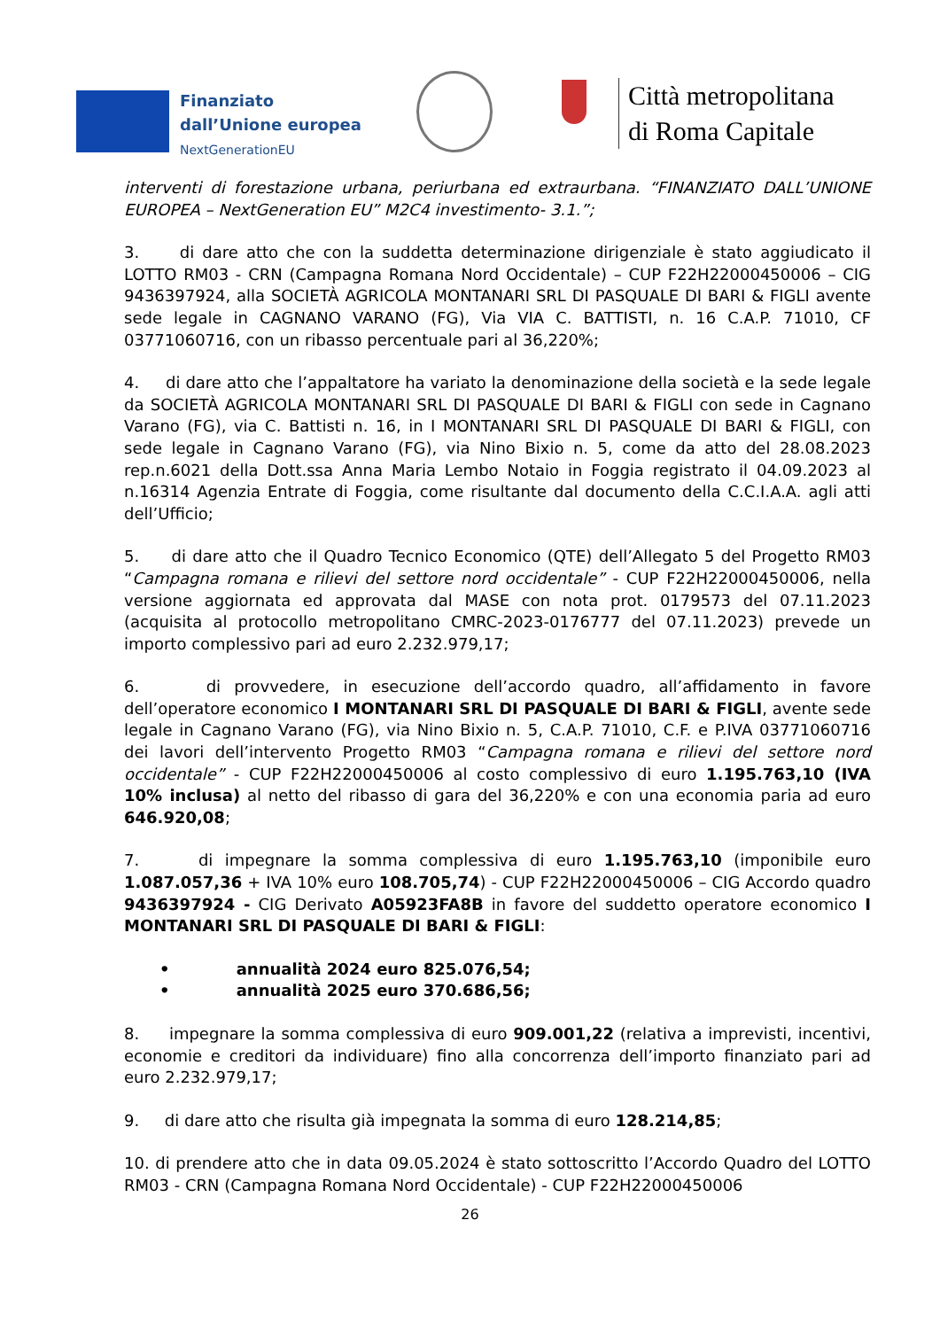Finanziato
dall’Unione europea
NextGenerationEU
Città metropolitana
di Roma Capitale
interventi di forestazione urbana, periurbana ed extraurbana. “FINANZIATO DALL’UNIONE EUROPEA – NextGeneration EU” M2C4 investimento- 3.1.”;
3. di dare atto che con la suddetta determinazione dirigenziale è stato aggiudicato il LOTTO RM03 - CRN (Campagna Romana Nord Occidentale) – CUP F22H22000450006 – CIG 9436397924, alla SOCIETÀ AGRICOLA MONTANARI SRL DI PASQUALE DI BARI & FIGLI avente sede legale in CAGNANO VARANO (FG), Via VIA C. BATTISTI, n. 16 C.A.P. 71010, CF 03771060716, con un ribasso percentuale pari al 36,220%;
4. di dare atto che l’appaltatore ha variato la denominazione della società e la sede legale da SOCIETÀ AGRICOLA MONTANARI SRL DI PASQUALE DI BARI & FIGLI con sede in Cagnano Varano (FG), via C. Battisti n. 16, in I MONTANARI SRL DI PASQUALE DI BARI & FIGLI, con sede legale in Cagnano Varano (FG), via Nino Bixio n. 5, come da atto del 28.08.2023 rep.n.6021 della Dott.ssa Anna Maria Lembo Notaio in Foggia registrato il 04.09.2023 al n.16314 Agenzia Entrate di Foggia, come risultante dal documento della C.C.I.A.A. agli atti dell’Ufficio;
5. di dare atto che il Quadro Tecnico Economico (QTE) dell’Allegato 5 del Progetto RM03 “Campagna romana e rilievi del settore nord occidentale” - CUP F22H22000450006, nella versione aggiornata ed approvata dal MASE con nota prot. 0179573 del 07.11.2023 (acquisita al protocollo metropolitano CMRC-2023-0176777 del 07.11.2023) prevede un importo complessivo pari ad euro 2.232.979,17;
6. di provvedere, in esecuzione dell’accordo quadro, all’affidamento in favore dell’operatore economico I MONTANARI SRL DI PASQUALE DI BARI & FIGLI, avente sede legale in Cagnano Varano (FG), via Nino Bixio n. 5, C.A.P. 71010, C.F. e P.IVA 03771060716 dei lavori dell’intervento Progetto RM03 “Campagna romana e rilievi del settore nord occidentale” - CUP F22H22000450006 al costo complessivo di euro 1.195.763,10 (IVA 10% inclusa) al netto del ribasso di gara del 36,220% e con una economia paria ad euro 646.920,08;
7. di impegnare la somma complessiva di euro 1.195.763,10 (imponibile euro 1.087.057,36 + IVA 10% euro 108.705,74) - CUP F22H22000450006 – CIG Accordo quadro 9436397924 - CIG Derivato A05923FA8B in favore del suddetto operatore economico I MONTANARI SRL DI PASQUALE DI BARI & FIGLI:
• annualità 2024 euro 825.076,54;
• annualità 2025 euro 370.686,56;
8. impegnare la somma complessiva di euro 909.001,22 (relativa a imprevisti, incentivi, economie e creditori da individuare) fino alla concorrenza dell’importo finanziato pari ad euro 2.232.979,17;
9. di dare atto che risulta già impegnata la somma di euro 128.214,85;
10. di prendere atto che in data 09.05.2024 è stato sottoscritto l’Accordo Quadro del LOTTO RM03 - CRN (Campagna Romana Nord Occidentale) - CUP F22H22000450006
26